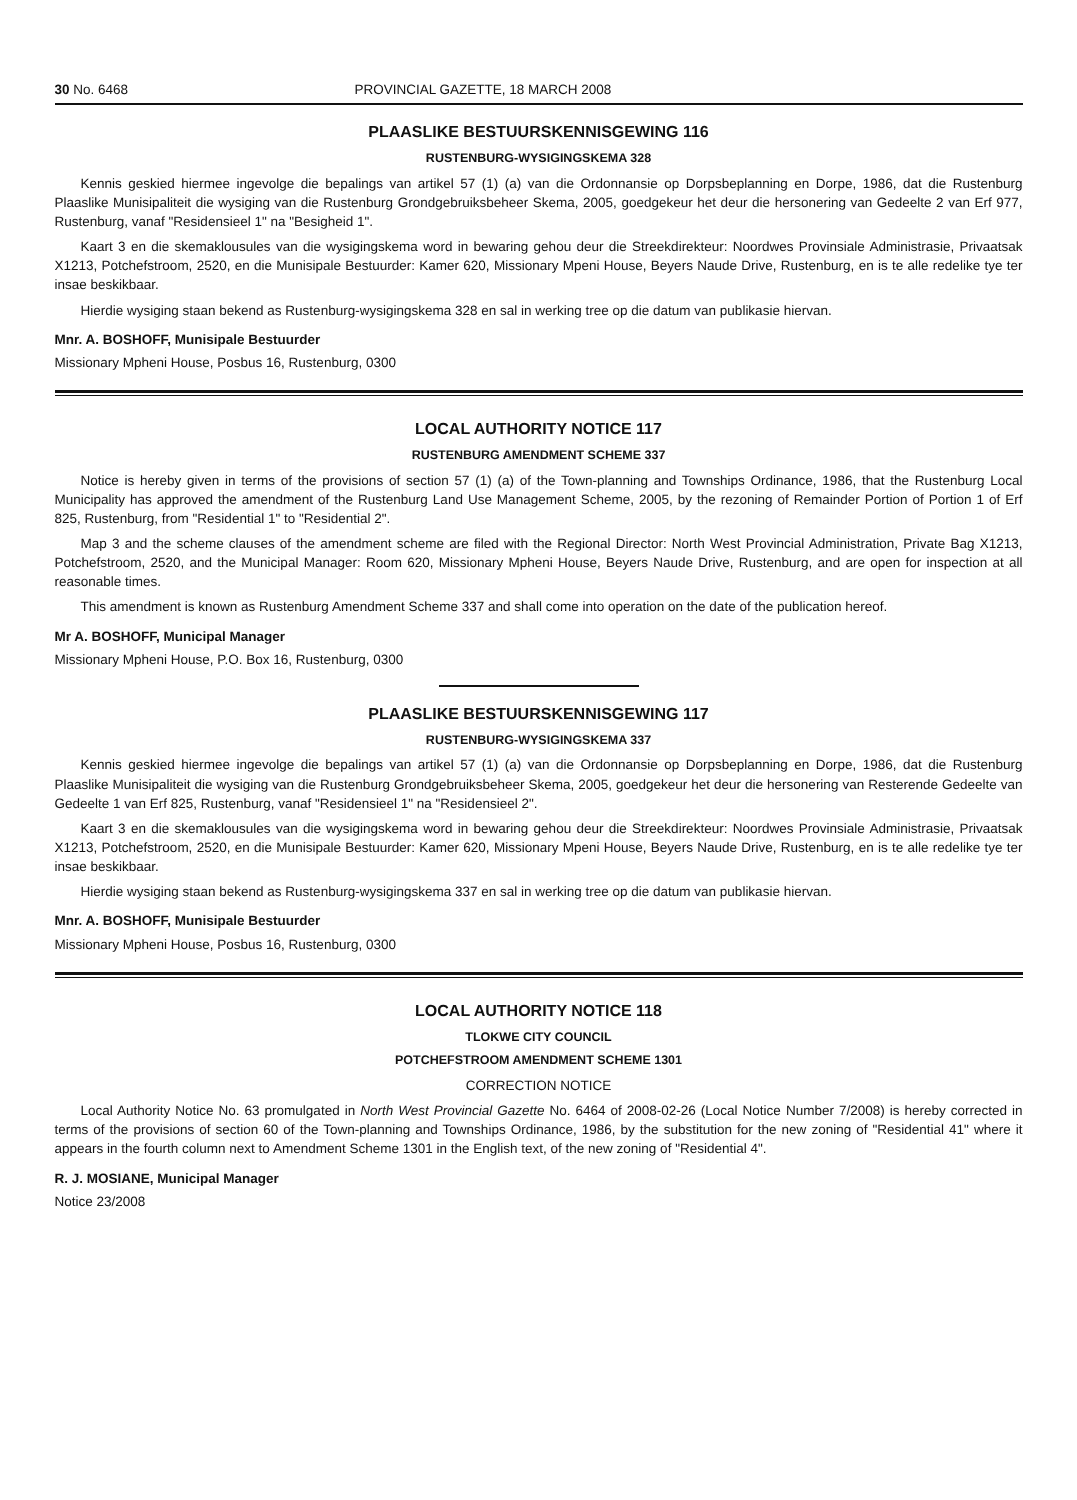30 No. 6468 PROVINCIAL GAZETTE, 18 MARCH 2008
PLAASLIKE BESTUURSKENNISGEWING 116
RUSTENBURG-WYSIGINGSKEMA 328
Kennis geskied hiermee ingevolge die bepalings van artikel 57 (1) (a) van die Ordonnansie op Dorpsbeplanning en Dorpe, 1986, dat die Rustenburg Plaaslike Munisipaliteit die wysiging van die Rustenburg Grondgebruiksbeheer Skema, 2005, goedgekeur het deur die hersonering van Gedeelte 2 van Erf 977, Rustenburg, vanaf "Residensieel 1" na "Besigheid 1".
Kaart 3 en die skemaklousules van die wysigingskema word in bewaring gehou deur die Streekdirekteur: Noordwes Provinsiale Administrasie, Privaatsak X1213, Potchefstroom, 2520, en die Munisipale Bestuurder: Kamer 620, Missionary Mpeni House, Beyers Naude Drive, Rustenburg, en is te alle redelike tye ter insae beskikbaar.
Hierdie wysiging staan bekend as Rustenburg-wysigingskema 328 en sal in werking tree op die datum van publikasie hiervan.
Mnr. A. BOSHOFF, Munisipale Bestuurder
Missionary Mpheni House, Posbus 16, Rustenburg, 0300
LOCAL AUTHORITY NOTICE 117
RUSTENBURG AMENDMENT SCHEME 337
Notice is hereby given in terms of the provisions of section 57 (1) (a) of the Town-planning and Townships Ordinance, 1986, that the Rustenburg Local Municipality has approved the amendment of the Rustenburg Land Use Management Scheme, 2005, by the rezoning of Remainder Portion of Portion 1 of Erf 825, Rustenburg, from "Residential 1" to "Residential 2".
Map 3 and the scheme clauses of the amendment scheme are filed with the Regional Director: North West Provincial Administration, Private Bag X1213, Potchefstroom, 2520, and the Municipal Manager: Room 620, Missionary Mpheni House, Beyers Naude Drive, Rustenburg, and are open for inspection at all reasonable times.
This amendment is known as Rustenburg Amendment Scheme 337 and shall come into operation on the date of the publication hereof.
Mr A. BOSHOFF, Municipal Manager
Missionary Mpheni House, P.O. Box 16, Rustenburg, 0300
PLAASLIKE BESTUURSKENNISGEWING 117
RUSTENBURG-WYSIGINGSKEMA 337
Kennis geskied hiermee ingevolge die bepalings van artikel 57 (1) (a) van die Ordonnansie op Dorpsbeplanning en Dorpe, 1986, dat die Rustenburg Plaaslike Munisipaliteit die wysiging van die Rustenburg Grondgebruiksbeheer Skema, 2005, goedgekeur het deur die hersonering van Resterende Gedeelte van Gedeelte 1 van Erf 825, Rustenburg, vanaf "Residensieel 1" na "Residensieel 2".
Kaart 3 en die skemaklousules van die wysigingskema word in bewaring gehou deur die Streekdirekteur: Noordwes Provinsiale Administrasie, Privaatsak X1213, Potchefstroom, 2520, en die Munisipale Bestuurder: Kamer 620, Missionary Mpeni House, Beyers Naude Drive, Rustenburg, en is te alle redelike tye ter insae beskikbaar.
Hierdie wysiging staan bekend as Rustenburg-wysigingskema 337 en sal in werking tree op die datum van publikasie hiervan.
Mnr. A. BOSHOFF, Munisipale Bestuurder
Missionary Mpheni House, Posbus 16, Rustenburg, 0300
LOCAL AUTHORITY NOTICE 118
TLOKWE CITY COUNCIL
POTCHEFSTROOM AMENDMENT SCHEME 1301
CORRECTION NOTICE
Local Authority Notice No. 63 promulgated in North West Provincial Gazette No. 6464 of 2008-02-26 (Local Notice Number 7/2008) is hereby corrected in terms of the provisions of section 60 of the Town-planning and Townships Ordinance, 1986, by the substitution for the new zoning of "Residential 41" where it appears in the fourth column next to Amendment Scheme 1301 in the English text, of the new zoning of "Residential 4".
R. J. MOSIANE, Municipal Manager
Notice 23/2008